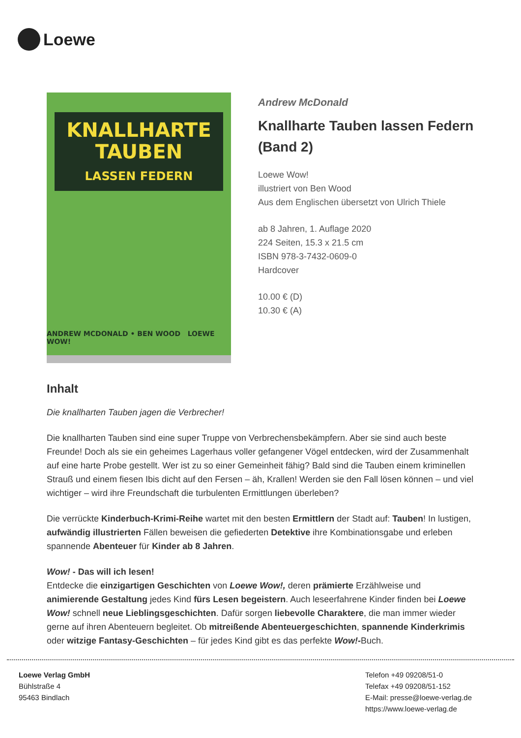Loewe
KNALLHARTE
TAUBEN
LASSEN FEDERN
ANDREW MCDONALD • BEN WOOD LOEWE WOW!
Andrew McDonald
Knallharte Tauben lassen Federn (Band 2)
Loewe Wow!
illustriert von Ben Wood
Aus dem Englischen übersetzt von Ulrich Thiele
ab 8 Jahren, 1. Auflage 2020
224 Seiten, 15.3 x 21.5 cm
ISBN 978-3-7432-0609-0
Hardcover
10.00 € (D)
10.30 € (A)
Inhalt
Die knallharten Tauben jagen die Verbrecher!
Die knallharten Tauben sind eine super Truppe von Verbrechensbekämpfern. Aber sie sind auch beste Freunde! Doch als sie ein geheimes Lagerhaus voller gefangener Vögel entdecken, wird der Zusammenhalt auf eine harte Probe gestellt. Wer ist zu so einer Gemeinheit fähig? Bald sind die Tauben einem kriminellen Strauß und einem fiesen Ibis dicht auf den Fersen – äh, Krallen! Werden sie den Fall lösen können – und viel wichtiger – wird ihre Freundschaft die turbulenten Ermittlungen überleben?
Die verrückte Kinderbuch-Krimi-Reihe wartet mit den besten Ermittlern der Stadt auf: Tauben! In lustigen, aufwändig illustrierten Fällen beweisen die gefiederten Detektive ihre Kombinationsgabe und erleben spannende Abenteuer für Kinder ab 8 Jahren.
Wow! - Das will ich lesen!
Entdecke die einzigartigen Geschichten von Loewe Wow!, deren prämierte Erzählweise und animierende Gestaltung jedes Kind fürs Lesen begeistern. Auch leseerfahrene Kinder finden bei Loewe Wow! schnell neue Lieblingsgeschichten. Dafür sorgen liebevolle Charaktere, die man immer wieder gerne auf ihren Abenteuern begleitet. Ob mitreißende Abenteuergeschichten, spannende Kinderkrimis oder witzige Fantasy-Geschichten – für jedes Kind gibt es das perfekte Wow!-Buch.
Loewe Verlag GmbH
Bühlstraße 4
95463 Bindlach
Telefon +49 09208/51-0
Telefax +49 09208/51-152
E-Mail: presse@loewe-verlag.de
https://www.loewe-verlag.de